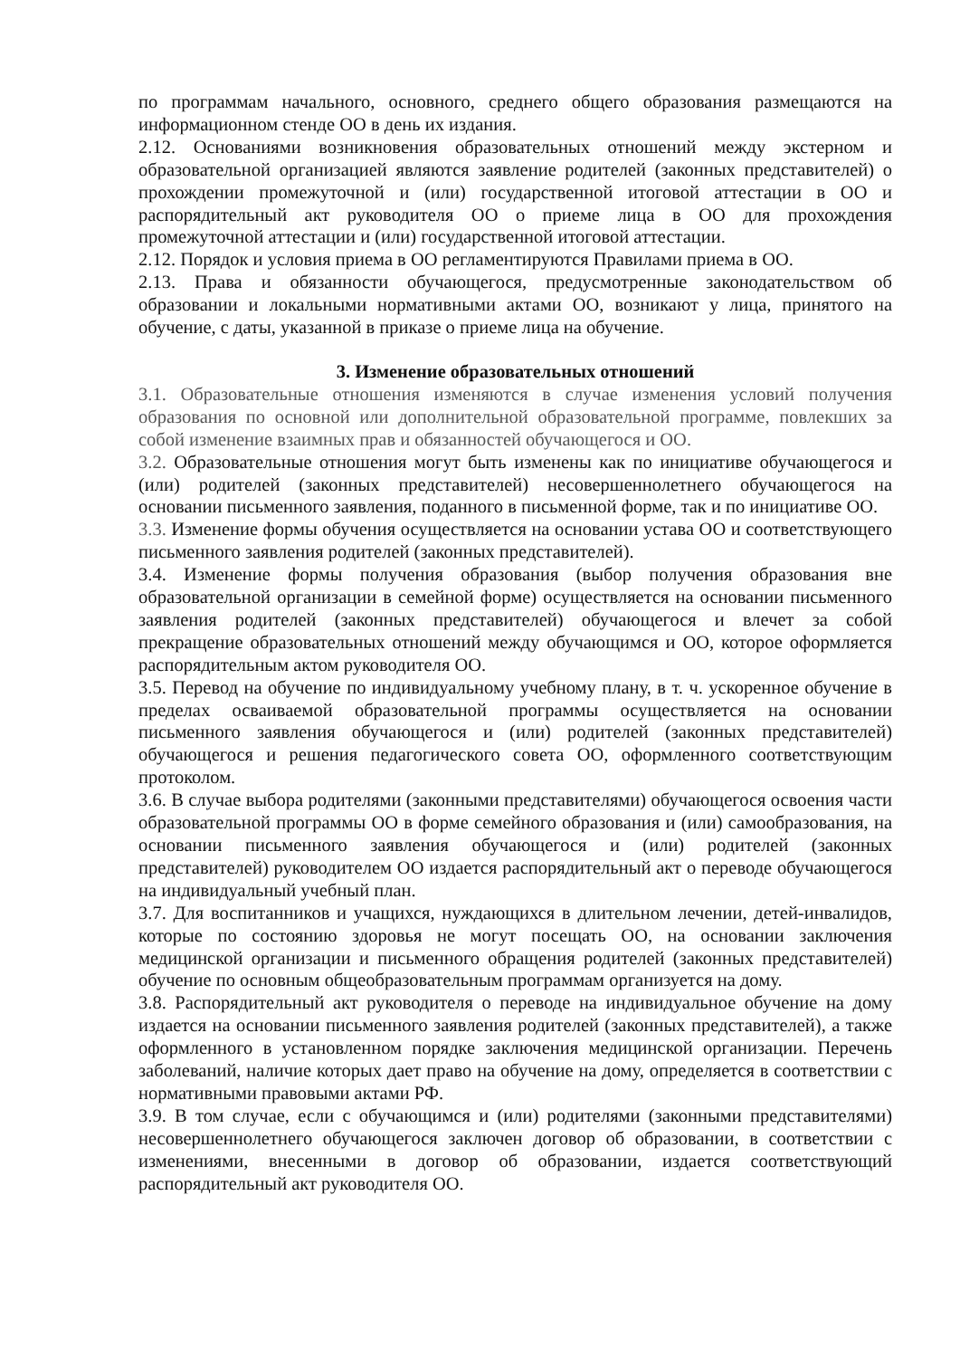по программам начального, основного, среднего общего образования размещаются на информационном стенде ОО в день их издания.
2.12. Основаниями возникновения образовательных отношений между экстерном и образовательной организацией являются заявление родителей (законных представителей) о прохождении промежуточной и (или) государственной итоговой аттестации в ОО и распорядительный акт руководителя ОО о приеме лица в ОО для прохождения промежуточной аттестации и (или) государственной итоговой аттестации.
2.12. Порядок и условия приема в ОО регламентируются Правилами приема в ОО.
2.13. Права и обязанности обучающегося, предусмотренные законодательством об образовании и локальными нормативными актами ОО, возникают у лица, принятого на обучение, с даты, указанной в приказе о приеме лица на обучение.
3. Изменение образовательных отношений
3.1. Образовательные отношения изменяются в случае изменения условий получения образования по основной или дополнительной образовательной программе, повлекших за собой изменение взаимных прав и обязанностей обучающегося и ОО.
3.2. Образовательные отношения могут быть изменены как по инициативе обучающегося и (или) родителей (законных представителей) несовершеннолетнего обучающегося на основании письменного заявления, поданного в письменной форме, так и по инициативе ОО.
3.3. Изменение формы обучения осуществляется на основании устава ОО и соответствующего письменного заявления родителей (законных представителей).
3.4. Изменение формы получения образования (выбор получения образования вне образовательной организации в семейной форме) осуществляется на основании письменного заявления родителей (законных представителей) обучающегося и влечет за собой прекращение образовательных отношений между обучающимся и ОО, которое оформляется распорядительным актом руководителя ОО.
3.5. Перевод на обучение по индивидуальному учебному плану, в т. ч. ускоренное обучение в пределах осваиваемой образовательной программы осуществляется на основании письменного заявления обучающегося и (или) родителей (законных представителей) обучающегося и решения педагогического совета ОО, оформленного соответствующим протоколом.
3.6. В случае выбора родителями (законными представителями) обучающегося освоения части образовательной программы ОО в форме семейного образования и (или) самообразования, на основании письменного заявления обучающегося и (или) родителей (законных представителей) руководителем ОО издается распорядительный акт о переводе обучающегося на индивидуальный учебный план.
3.7. Для воспитанников и учащихся, нуждающихся в длительном лечении, детей-инвалидов, которые по состоянию здоровья не могут посещать ОО, на основании заключения медицинской организации и письменного обращения родителей (законных представителей) обучение по основным общеобразовательным программам организуется на дому.
3.8. Распорядительный акт руководителя о переводе на индивидуальное обучение на дому издается на основании письменного заявления родителей (законных представителей), а также оформленного в установленном порядке заключения медицинской организации. Перечень заболеваний, наличие которых дает право на обучение на дому, определяется в соответствии с нормативными правовыми актами РФ.
3.9. В том случае, если с обучающимся и (или) родителями (законными представителями) несовершеннолетнего обучающегося заключен договор об образовании, в соответствии с изменениями, внесенными в договор об образовании, издается соответствующий распорядительный акт руководителя ОО.